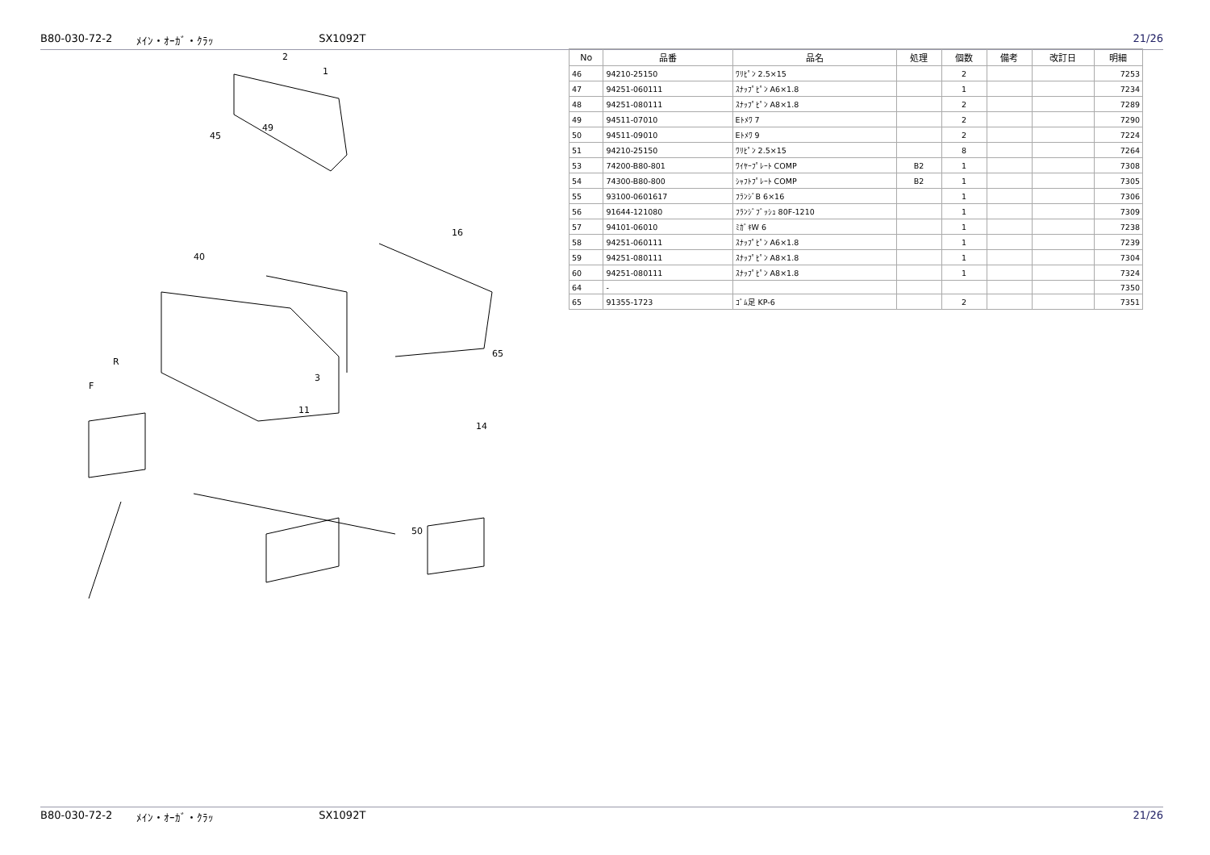B80-030-72-2 ﾒｲﾝ・ｵｰｶﾞ・ｸﾗｯ SX1092T 21/26
2
1
49
45
40
R
F
16
3
11
65
14
50
| No | 品番 | 品名 | 処理 | 個数 | 備考 | 改訂日 | 明細 |
| --- | --- | --- | --- | --- | --- | --- | --- |
| 46 | 94210-25150 | ﾜﾘﾋﾟﾝ 2.5×15 | | 2 | | | 7253 |
| 47 | 94251-060111 | ｽﾅｯﾌﾟﾋﾟﾝ A6×1.8 | | 1 | | | 7234 |
| 48 | 94251-080111 | ｽﾅｯﾌﾟﾋﾟﾝ A8×1.8 | | 2 | | | 7289 |
| 49 | 94511-07010 | Eﾄﾒﾜ 7 | | 2 | | | 7290 |
| 50 | 94511-09010 | Eﾄﾒﾜ 9 | | 2 | | | 7224 |
| 51 | 94210-25150 | ﾜﾘﾋﾟﾝ 2.5×15 | | 8 | | | 7264 |
| 53 | 74200-B80-801 | ﾜｲﾔｰﾌﾟﾚｰﾄ COMP | B2 | 1 | | | 7308 |
| 54 | 74300-B80-800 | ｼｬﾌﾄﾌﾟﾚｰﾄ COMP | B2 | 1 | | | 7305 |
| 55 | 93100-0601617 | ﾌﾗﾝｼﾞB 6×16 | | 1 | | | 7306 |
| 56 | 91644-121080 | ﾌﾗﾝｼﾞﾌﾞｯｼｭ 80F-1210 | | 1 | | | 7309 |
| 57 | 94101-06010 | ﾐｶﾞｷW 6 | | 1 | | | 7238 |
| 58 | 94251-060111 | ｽﾅｯﾌﾟﾋﾟﾝ A6×1.8 | | 1 | | | 7239 |
| 59 | 94251-080111 | ｽﾅｯﾌﾟﾋﾟﾝ A8×1.8 | | 1 | | | 7304 |
| 60 | 94251-080111 | ｽﾅｯﾌﾟﾋﾟﾝ A8×1.8 | | 1 | | | 7324 |
| 64 | - | | | | | | 7350 |
| 65 | 91355-1723 | ｺﾞﾑ足 KP-6 | | 2 | | | 7351 |
B80-030-72-2 ﾒｲﾝ・ｵｰｶﾞ・ｸﾗｯ SX1092T 21/26